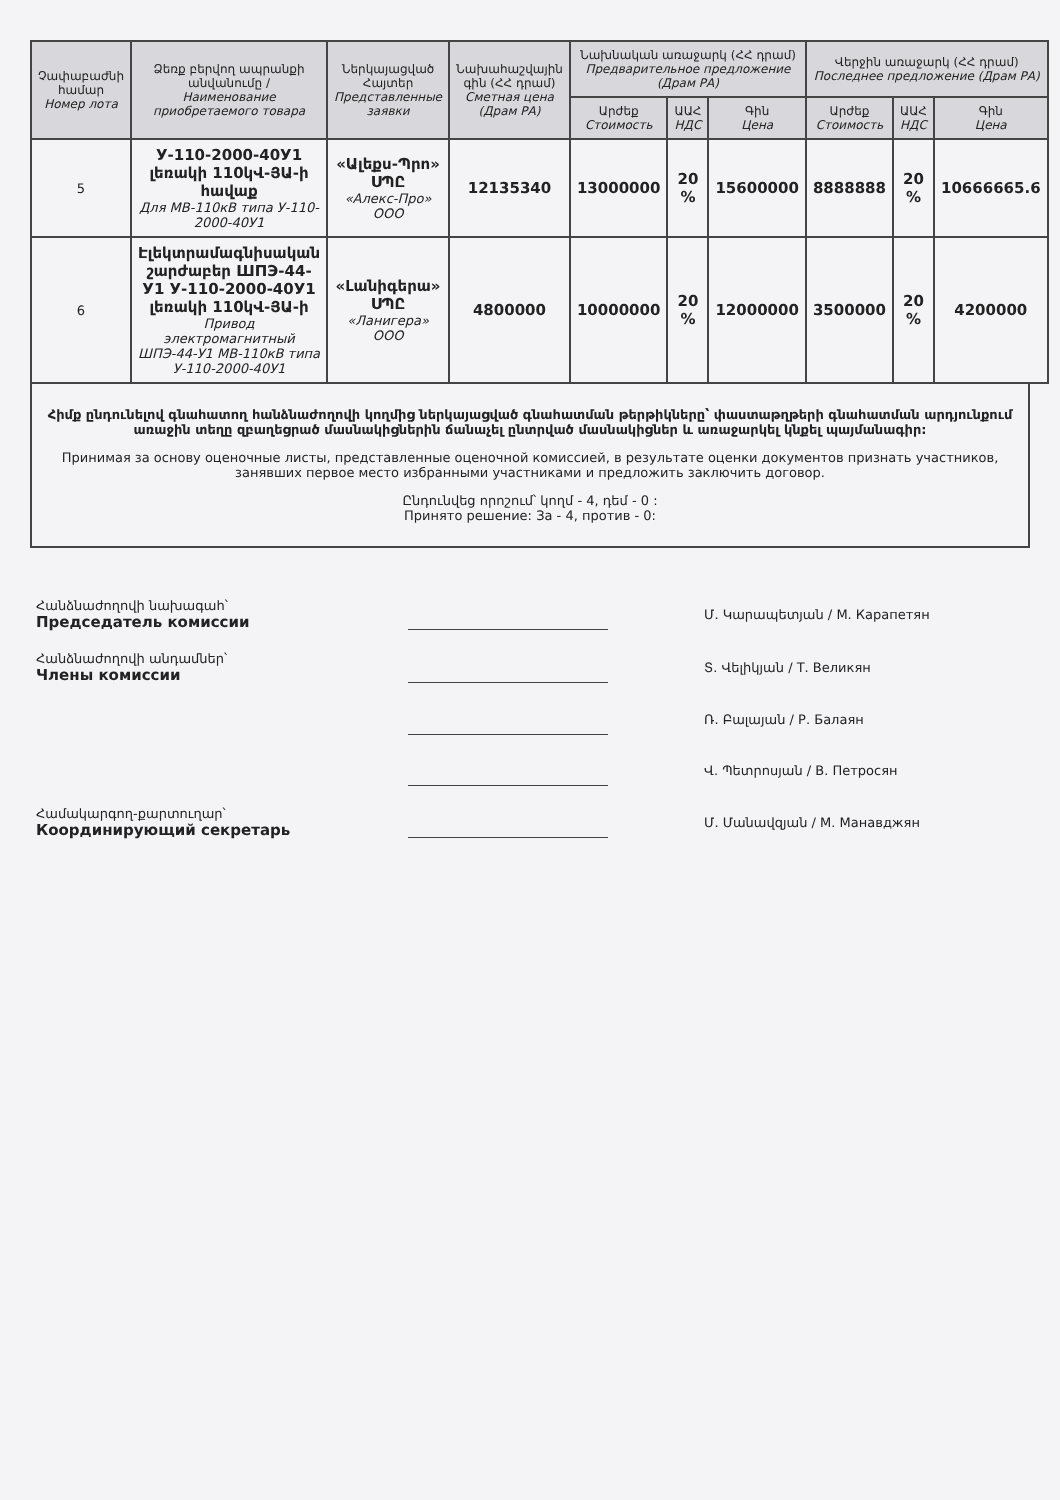| Չափաբաժնի համար Номер лота | Ձեռք բերվող ապրանքի անվանումը / Наименование приобретаемого товара | Ներկայացված Հայտեր Представленные заявки | Նախահաշվային գին (ՀՀ դրամ) Сметная цена (Драм РА) | Նախնական առաջարկ (ՀՀ դրամ) Предварительное предложение (Драм РА) | | | Վերջին առաջարկ (ՀՀ դրամ) Последнее предложение (Драм РА) | | |
| --- | --- | --- | --- | --- | --- | --- | --- | --- | --- |
| | | | | Արժեք Стоимость | ԱԱՀ НДС | Գին Цена | Արժեք Стоимость | ԱԱՀ НДС | Գին Цена |
| 5 | У-110-2000-40У1 լեռակի 110կՎ-ՅԱ-ի հավաք Для МВ-110кВ типа У-110-2000-40У1 | «Ալեքս-Պրո» ՍՊԸ «Алекс-Про» ООО | 12135340 | 13000000 | 20 % | 15600000 | 8888888 | 20 % | 10666665.6 |
| 6 | Էլեկտրամագնիսական շարժաբեր ШПЭ-44-У1 У-110-2000-40У1 լեռակի 110կՎ-ՅԱ-ի Привод электромагнитный ШПЭ-44-У1 МВ-110кВ типа У-110-2000-40У1 | «Լանիգերա» ՍՊԸ «Ланигера» ООО | 4800000 | 10000000 | 20 % | 12000000 | 3500000 | 20 % | 4200000 |
Հիմք ընդունելով գնահատող հանձնաժողովի կողմից ներկայացված գնահատման թերթիկները՝ փաստաթղթերի գնահատման արդյունքում առաջին տեղը զբաղեցրած մասնակիցներին ճանաչել ընտրված մասնակիցներ և առաջարկել կնքել պայմանագիր:
Принимая за основу оценочные листы, представленные оценочной комиссией, в результате оценки документов признать участников, занявших первое место избранными участниками и предложить заключить договор.
Ընդունվեց որոշում՝ կողմ - 4, դեմ - 0 :
Принято решение: За - 4, против - 0:
| Հանձնաժողովի նախագահ՝ Председатель комиссии | | Մ. Կարապետյան / М. Карапетян |
| Հանձնաժողովի անդամներ՝ Члены комиссии | | Տ. Վելիկյան / Т. Великян |
| | | Ռ. Բալայան / Р. Балаян |
| | | Վ. Պետրոսյան / В. Петросян |
| Համակարգող-քարտուղար՝ Координирующий секретарь | | Մ. Մանավզյան / М. Манавджян |